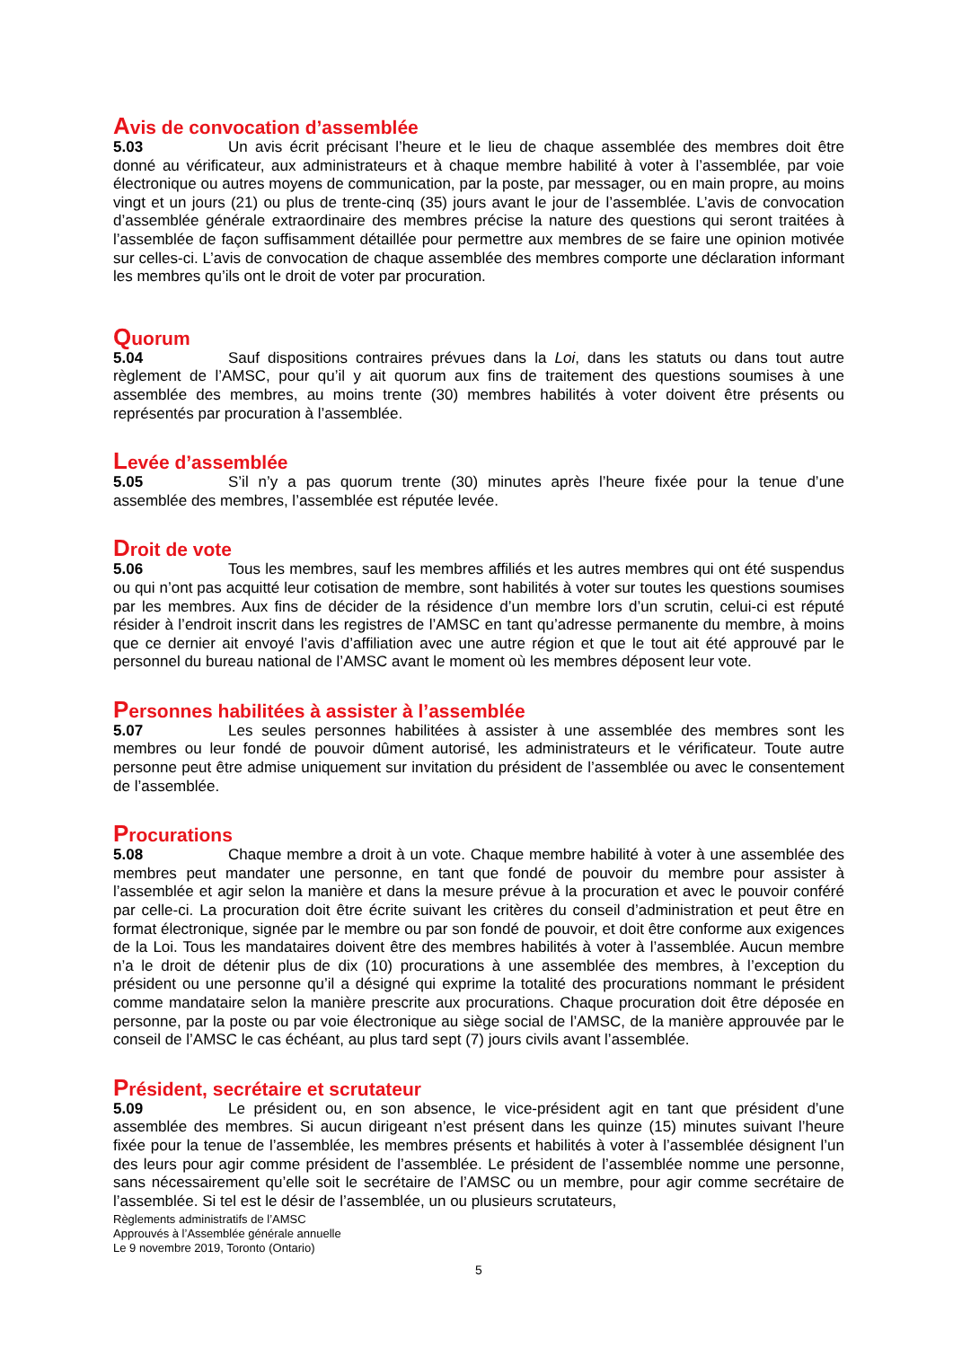Avis de convocation d’assemblée
5.03 Un avis écrit précisant l’heure et le lieu de chaque assemblée des membres doit être donné au vérificateur, aux administrateurs et à chaque membre habilité à voter à l’assemblée, par voie électronique ou autres moyens de communication, par la poste, par messager, ou en main propre, au moins vingt et un jours (21) ou plus de trente-cinq (35) jours avant le jour de l’assemblée. L’avis de convocation d’assemblée générale extraordinaire des membres précise la nature des questions qui seront traitées à l’assemblée de façon suffisamment détaillée pour permettre aux membres de se faire une opinion motivée sur celles-ci. L’avis de convocation de chaque assemblée des membres comporte une déclaration informant les membres qu’ils ont le droit de voter par procuration.
Quorum
5.04 Sauf dispositions contraires prévues dans la Loi, dans les statuts ou dans tout autre règlement de l’AMSC, pour qu’il y ait quorum aux fins de traitement des questions soumises à une assemblée des membres, au moins trente (30) membres habilités à voter doivent être présents ou représentés par procuration à l’assemblée.
Levée d’assemblée
5.05 S’il n’y a pas quorum trente (30) minutes après l’heure fixée pour la tenue d’une assemblée des membres, l’assemblée est réputée levée.
Droit de vote
5.06 Tous les membres, sauf les membres affiliés et les autres membres qui ont été suspendus ou qui n’ont pas acquitté leur cotisation de membre, sont habilités à voter sur toutes les questions soumises par les membres. Aux fins de décider de la résidence d’un membre lors d’un scrutin, celui-ci est réputé résider à l’endroit inscrit dans les registres de l’AMSC en tant qu’adresse permanente du membre, à moins que ce dernier ait envoyé l’avis d’affiliation avec une autre région et que le tout ait été approuvé par le personnel du bureau national de l’AMSC avant le moment où les membres déposent leur vote.
Personnes habilitées à assister à l’assemblée
5.07 Les seules personnes habilitées à assister à une assemblée des membres sont les membres ou leur fondé de pouvoir dûment autorisé, les administrateurs et le vérificateur. Toute autre personne peut être admise uniquement sur invitation du président de l’assemblée ou avec le consentement de l’assemblée.
Procurations
5.08 Chaque membre a droit à un vote. Chaque membre habilité à voter à une assemblée des membres peut mandater une personne, en tant que fondé de pouvoir du membre pour assister à l’assemblée et agir selon la manière et dans la mesure prévue à la procuration et avec le pouvoir conféré par celle-ci. La procuration doit être écrite suivant les critères du conseil d’administration et peut être en format électronique, signée par le membre ou par son fondé de pouvoir, et doit être conforme aux exigences de la Loi. Tous les mandataires doivent être des membres habilités à voter à l’assemblée. Aucun membre n’a le droit de détenir plus de dix (10) procurations à une assemblée des membres, à l’exception du président ou une personne qu’il a désigné qui exprime la totalité des procurations nommant le président comme mandataire selon la manière prescrite aux procurations. Chaque procuration doit être déposée en personne, par la poste ou par voie électronique au siège social de l’AMSC, de la manière approuvée par le conseil de l’AMSC le cas échéant, au plus tard sept (7) jours civils avant l’assemblée.
Président, secrétaire et scrutateur
5.09 Le président ou, en son absence, le vice-président agit en tant que président d’une assemblée des membres. Si aucun dirigeant n’est présent dans les quinze (15) minutes suivant l’heure fixée pour la tenue de l’assemblée, les membres présents et habilités à voter à l’assemblée désignent l’un des leurs pour agir comme président de l’assemblée. Le président de l’assemblée nomme une personne, sans nécessairement qu’elle soit le secrétaire de l’AMSC ou un membre, pour agir comme secrétaire de l’assemblée. Si tel est le désir de l’assemblée, un ou plusieurs scrutateurs,
Règlements administratifs de l’AMSC
Approuvés à l’Assemblée générale annuelle
Le 9 novembre 2019, Toronto (Ontario)
5